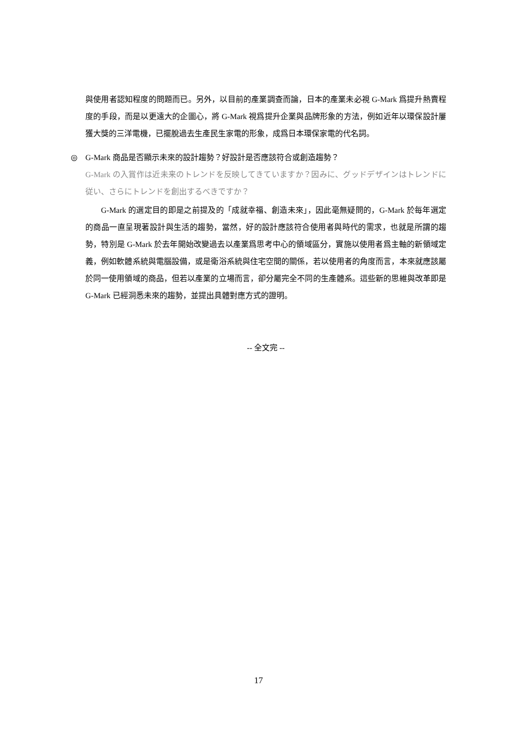與使用者認知程度的問題而已。另外，以目前的產業調查而論，日本的產業未必視 G-Mark 爲提升熱賣程度的手段，而是以更遠大的企圖心，將 G-Mark 視爲提升企業與品牌形象的方法，例如近年以環保設計屢獲大獎的三洋電機，已擺脫過去生產民生家電的形象，成爲日本環保家電的代名詞。
◎ G-Mark 商品是否顯示未來的設計趨勢？好設計是否應該符合或創造趨勢？
G-Mark の入賞作は近未来のトレンドを反映してきていますか？因みに、グッドデザインはトレンドに従い、さらにトレンドを創出するべきですか？
G-Mark 的選定目的即是之前提及的「成就幸福、創造未來」，因此毫無疑問的，G-Mark 於每年選定的商品一直呈現著設計與生活的趨勢，當然，好的設計應該符合使用者與時代的需求，也就是所謂的趨勢，特別是 G-Mark 於去年開始改變過去以產業爲思考中心的領域區分，實施以使用者爲主軸的新領域定義，例如軟體系統與電腦設備，或是衛浴系統與住宅空間的關係，若以使用者的角度而言，本來就應該屬於同一使用領域的商品，但若以產業的立場而言，卻分屬完全不同的生產體系。這些新的思維與改革即是 G-Mark 已經洞悉未來的趨勢，並提出具體對應方式的證明。
-- 全文完 --
17